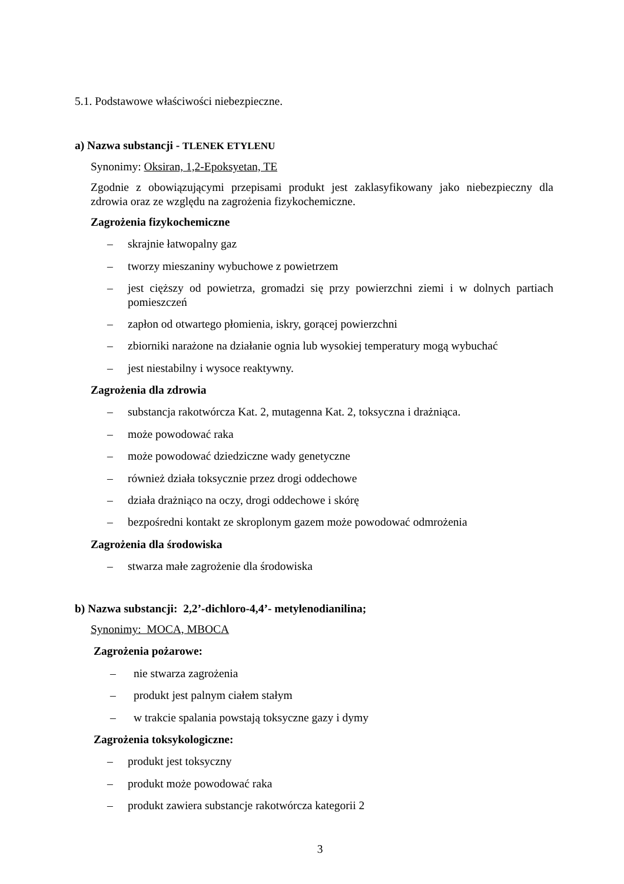5.1. Podstawowe właściwości niebezpieczne.
a) Nazwa substancji - TLENEK ETYLENU
Synonimy: Oksiran, 1,2-Epoksyetan, TE
Zgodnie z obowiązującymi przepisami produkt jest zaklasyfikowany jako niebezpieczny dla zdrowia oraz ze względu na zagrożenia fizykochemiczne.
Zagrożenia fizykochemiczne
– skrajnie łatwopalny gaz
– tworzy mieszaniny wybuchowe z powietrzem
– jest cięższy od powietrza, gromadzi się przy powierzchni ziemi i w dolnych partiach pomieszczeń
– zapłon od otwartego płomienia, iskry, gorącej powierzchni
– zbiorniki narażone na działanie ognia lub wysokiej temperatury mogą wybuchać
– jest niestabilny i wysoce reaktywny.
Zagrożenia dla zdrowia
– substancja rakotwórcza Kat. 2, mutagenna Kat. 2, toksyczna i drażniąca.
– może powodować raka
– może powodować dziedziczne wady genetyczne
– również działa toksycznie przez drogi oddechowe
– działa drażniąco na oczy, drogi oddechowe i skórę
– bezpośredni kontakt ze skroplonym gazem może powodować odmrożenia
Zagrożenia dla środowiska
– stwarza małe zagrożenie dla środowiska
b) Nazwa substancji: 2,2’-dichloro-4,4’- metylenodianilina;
Synonimy: MOCA, MBOCA
Zagrożenia pożarowe:
– nie stwarza zagrożenia
– produkt jest palnym ciałem stałym
– w trakcie spalania powstają toksyczne gazy i dymy
Zagrożenia toksykologiczne:
– produkt jest toksyczny
– produkt może powodować raka
– produkt zawiera substancje rakotwórcza kategorii 2
3